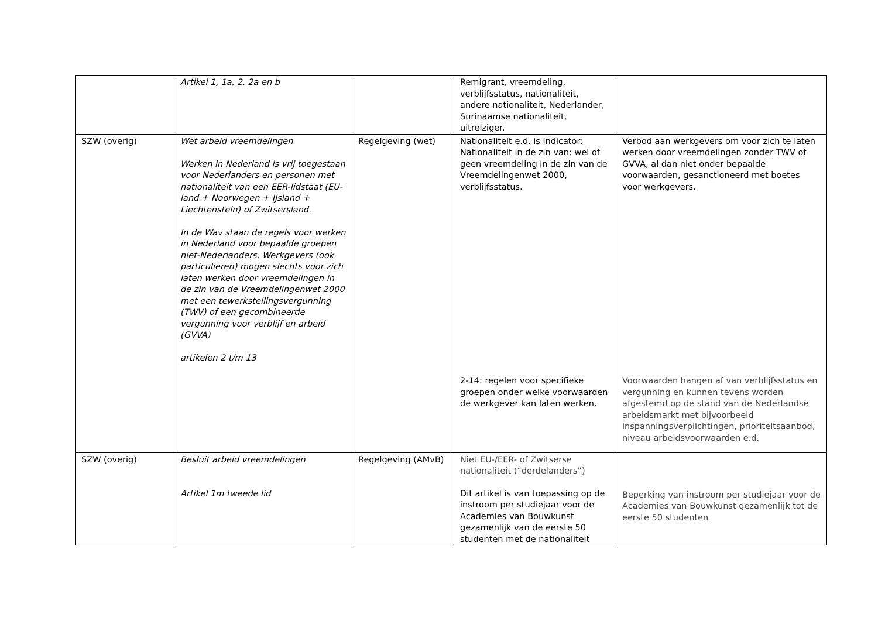| | Artikel 1, 1a, 2, 2a en b | | Remigrant, vreemdeling, verblijfsstatus, nationaliteit, andere nationaliteit, Nederlander, Surinaamse nationaliteit, uitreiziger. | |
| SZW (overig) | Wet arbeid vreemdelingen Werken in Nederland is vrij toegestaan voor Nederlanders en personen met nationaliteit van een EER-lidstaat (EU-land + Noorwegen + IJsland + Liechtenstein) of Zwitsersland. In de Wav staan de regels voor werken in Nederland voor bepaalde groepen niet-Nederlanders. Werkgevers (ook particulieren) mogen slechts voor zich laten werken door vreemdelingen in de zin van de Vreemdelingenwet 2000 met een tewerkstellingsvergunning (TWV) of een gecombineerde vergunning voor verblijf en arbeid (GVVA) artikelen 2 t/m 13 | Regelgeving (wet) | Nationaliteit e.d. is indicator: Nationaliteit in de zin van: wel of geen vreemdeling in de zin van de Vreemdelingenwet 2000, verblijfsstatus. 2-14: regelen voor specifieke groepen onder welke voorwaarden de werkgever kan laten werken. | Verbod aan werkgevers om voor zich te laten werken door vreemdelingen zonder TWV of GVVA, al dan niet onder bepaalde voorwaarden, gesanctioneerd met boetes voor werkgevers. Voorwaarden hangen af van verblijfsstatus en vergunning en kunnen tevens worden afgestemd op de stand van de Nederlandse arbeidsmarkt met bijvoorbeeld inspanningsverplichtingen, prioriteitsaanbod, niveau arbeidsvoorwaarden e.d. |
| SZW (overig) | Besluit arbeid vreemdelingen Artikel 1m tweede lid | Regelgeving (AMvB) | Niet EU-/EER- of Zwitserse nationaliteit (“derdelanders”) Dit artikel is van toepassing op de instroom per studiejaar voor de Academies van Bouwkunst gezamenlijk van de eerste 50 studenten met de nationaliteit | Beperking van instroom per studiejaar voor de Academies van Bouwkunst gezamenlijk tot de eerste 50 studenten |